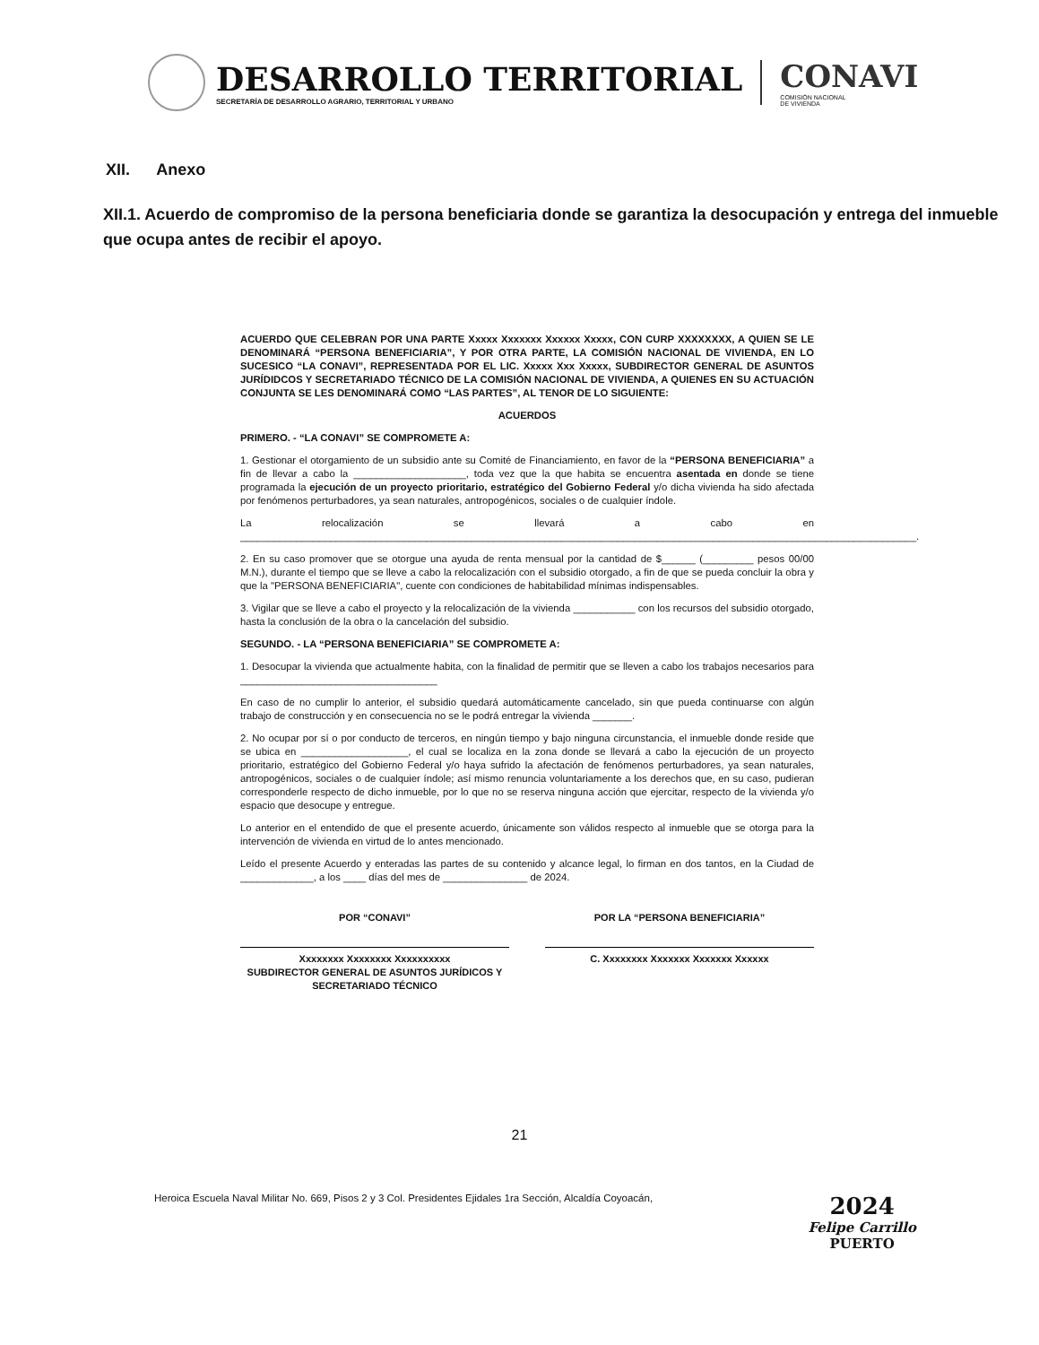DESARROLLO TERRITORIAL
SECRETARÍA DE DESARROLLO AGRARIO, TERRITORIAL Y URBANO
CONAVI
COMISIÓN NACIONAL
DE VIVIENDA
XII. Anexo
XII.1. Acuerdo de compromiso de la persona beneficiaria donde se garantiza la desocupación y entrega del inmueble que ocupa antes de recibir el apoyo.
ACUERDO QUE CELEBRAN POR UNA PARTE Xxxxx Xxxxxxx Xxxxxx Xxxxx, CON CURP XXXXXXXX, A QUIEN SE LE DENOMINARÁ “PERSONA BENEFICIARIA”, Y POR OTRA PARTE, LA COMISIÓN NACIONAL DE VIVIENDA, EN LO SUCESICO “LA CONAVI”, REPRESENTADA POR EL LIC. Xxxxx Xxx Xxxxx, SUBDIRECTOR GENERAL DE ASUNTOS JURÍDIDCOS Y SECRETARIADO TÉCNICO DE LA COMISIÓN NACIONAL DE VIVIENDA, A QUIENES EN SU ACTUACIÓN CONJUNTA SE LES DENOMINARÁ COMO “LAS PARTES”, AL TENOR DE LO SIGUIENTE:
ACUERDOS
PRIMERO. - “LA CONAVI” SE COMPROMETE A:
1. Gestionar el otorgamiento de un subsidio ante su Comité de Financiamiento, en favor de la “PERSONA BENEFICIARIA” a fin de llevar a cabo la ____________________, toda vez que la que habita se encuentra asentada en donde se tiene programada la ejecución de un proyecto prioritario, estratégico del Gobierno Federal y/o dicha vivienda ha sido afectada por fenómenos perturbadores, ya sean naturales, antropogénicos, sociales o de cualquier índole.
La relocalización se llevará a cabo en ________________________________________________________________________________________________________________________.
2. En su caso promover que se otorgue una ayuda de renta mensual por la cantidad de $______ (_________ pesos 00/00 M.N.), durante el tiempo que se lleve a cabo la relocalización con el subsidio otorgado, a fin de que se pueda concluir la obra y que la "PERSONA BENEFICIARIA", cuente con condiciones de habitabilidad mínimas indispensables.
3. Vigilar que se lleve a cabo el proyecto y la relocalización de la vivienda ___________ con los recursos del subsidio otorgado, hasta la conclusión de la obra o la cancelación del subsidio.
SEGUNDO. - LA “PERSONA BENEFICIARIA” SE COMPROMETE A:
1. Desocupar la vivienda que actualmente habita, con la finalidad de permitir que se lleven a cabo los trabajos necesarios para ___________________________________
En caso de no cumplir lo anterior, el subsidio quedará automáticamente cancelado, sin que pueda continuarse con algún trabajo de construcción y en consecuencia no se le podrá entregar la vivienda _______.
2. No ocupar por sí o por conducto de terceros, en ningún tiempo y bajo ninguna circunstancia, el inmueble donde reside que se ubica en ___________________, el cual se localiza en la zona donde se llevará a cabo la ejecución de un proyecto prioritario, estratégico del Gobierno Federal y/o haya sufrido la afectación de fenómenos perturbadores, ya sean naturales, antropogénicos, sociales o de cualquier índole; así mismo renuncia voluntariamente a los derechos que, en su caso, pudieran corresponderle respecto de dicho inmueble, por lo que no se reserva ninguna acción que ejercitar, respecto de la vivienda y/o espacio que desocupe y entregue.
Lo anterior en el entendido de que el presente acuerdo, únicamente son válidos respecto al inmueble que se otorga para la intervención de vivienda en virtud de lo antes mencionado.
Leído el presente Acuerdo y enteradas las partes de su contenido y alcance legal, lo firman en dos tantos, en la Ciudad de _____________, a los ____ días del mes de _______________ de 2024.
POR “CONAVI”
Xxxxxxxx Xxxxxxxx Xxxxxxxxxx
SUBDIRECTOR GENERAL DE ASUNTOS JURÍDICOS Y SECRETARIADO TÉCNICO
POR LA “PERSONA BENEFICIARIA”
C. Xxxxxxxx Xxxxxxx Xxxxxxx Xxxxxx
21
Heroica Escuela Naval Militar No. 669, Pisos 2 y 3 Col. Presidentes Ejidales 1ra Sección, Alcaldía Coyoacán,
2024
Felipe Carrillo
PUERTO